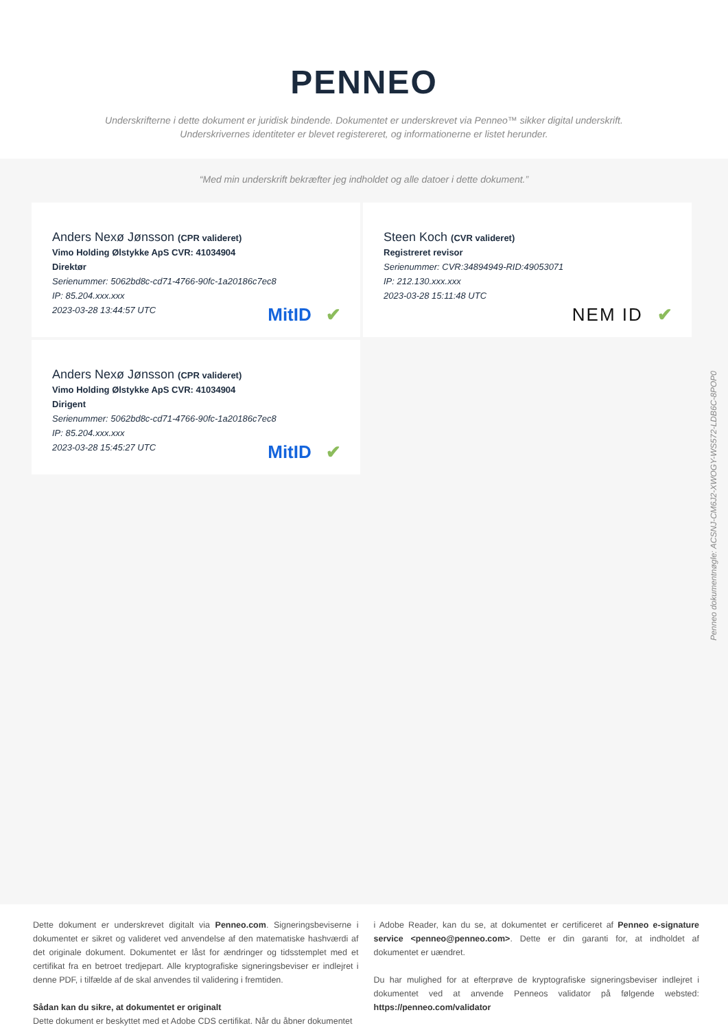PENNEO
Underskrifterne i dette dokument er juridisk bindende. Dokumentet er underskrevet via Penneo™ sikker digital underskrift.
Underskrivernes identiteter er blevet registereret, og informationerne er listet herunder.
“Med min underskrift bekræfter jeg indholdet og alle datoer i dette dokument.”
Anders Nexø Jønsson (CPR valideret)
Vimo Holding Ølstykke ApS CVR: 41034904
Direktør
Serienummer: 5062bd8c-cd71-4766-90fc-1a20186c7ec8
IP: 85.204.xxx.xxx
2023-03-28 13:44:57 UTC
MitID ✔
Steen Koch (CVR valideret)
Registreret revisor
Serienummer: CVR:34894949-RID:49053071
IP: 212.130.xxx.xxx
2023-03-28 15:11:48 UTC
NEM ID ✔
Anders Nexø Jønsson (CPR valideret)
Vimo Holding Ølstykke ApS CVR: 41034904
Dirigent
Serienummer: 5062bd8c-cd71-4766-90fc-1a20186c7ec8
IP: 85.204.xxx.xxx
2023-03-28 15:45:27 UTC
MitID ✔
Penneo dokumentnøgle: ACSNJ-CM6J2-XWOGY-WS572-LDB6C-8POP0
Dette dokument er underskrevet digitalt via Penneo.com. Signeringsbeviserne i dokumentet er sikret og valideret ved anvendelse af den matematiske hashværdi af det originale dokument. Dokumentet er låst for ændringer og tidsstemplet med et certifikat fra en betroet tredjepart. Alle kryptografiske signeringsbeviser er indlejret i denne PDF, i tilfælde af de skal anvendes til validering i fremtiden.
Sådan kan du sikre, at dokumentet er originalt
Dette dokument er beskyttet med et Adobe CDS certifikat. Når du åbner dokumentet
i Adobe Reader, kan du se, at dokumentet er certificeret af Penneo e-signature service <penneo@penneo.com>. Dette er din garanti for, at indholdet af dokumentet er uændret.
Du har mulighed for at efterprøve de kryptografiske signeringsbeviser indlejret i dokumentet ved at anvende Penneos validator på følgende websted: https://penneo.com/validator